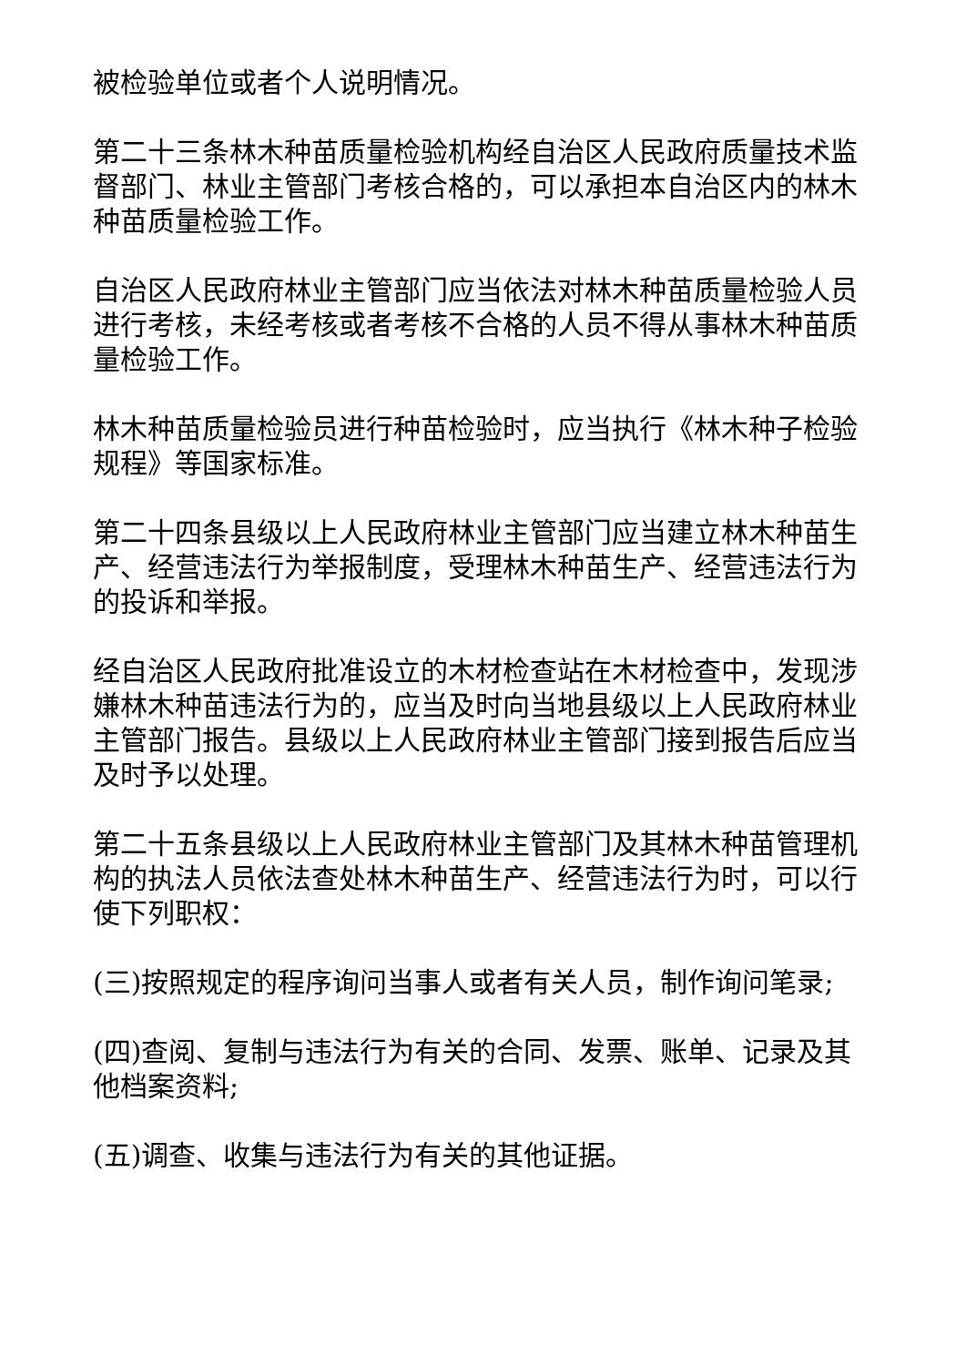被检验单位或者个人说明情况。
第二十三条林木种苗质量检验机构经自治区人民政府质量技术监督部门、林业主管部门考核合格的，可以承担本自治区内的林木种苗质量检验工作。
自治区人民政府林业主管部门应当依法对林木种苗质量检验人员进行考核，未经考核或者考核不合格的人员不得从事林木种苗质量检验工作。
林木种苗质量检验员进行种苗检验时，应当执行《林木种子检验规程》等国家标准。
第二十四条县级以上人民政府林业主管部门应当建立林木种苗生产、经营违法行为举报制度，受理林木种苗生产、经营违法行为的投诉和举报。
经自治区人民政府批准设立的木材检查站在木材检查中，发现涉嫌林木种苗违法行为的，应当及时向当地县级以上人民政府林业主管部门报告。县级以上人民政府林业主管部门接到报告后应当及时予以处理。
第二十五条县级以上人民政府林业主管部门及其林木种苗管理机构的执法人员依法查处林木种苗生产、经营违法行为时，可以行使下列职权：
(三)按照规定的程序询问当事人或者有关人员，制作询问笔录;
(四)查阅、复制与违法行为有关的合同、发票、账单、记录及其他档案资料;
(五)调查、收集与违法行为有关的其他证据。